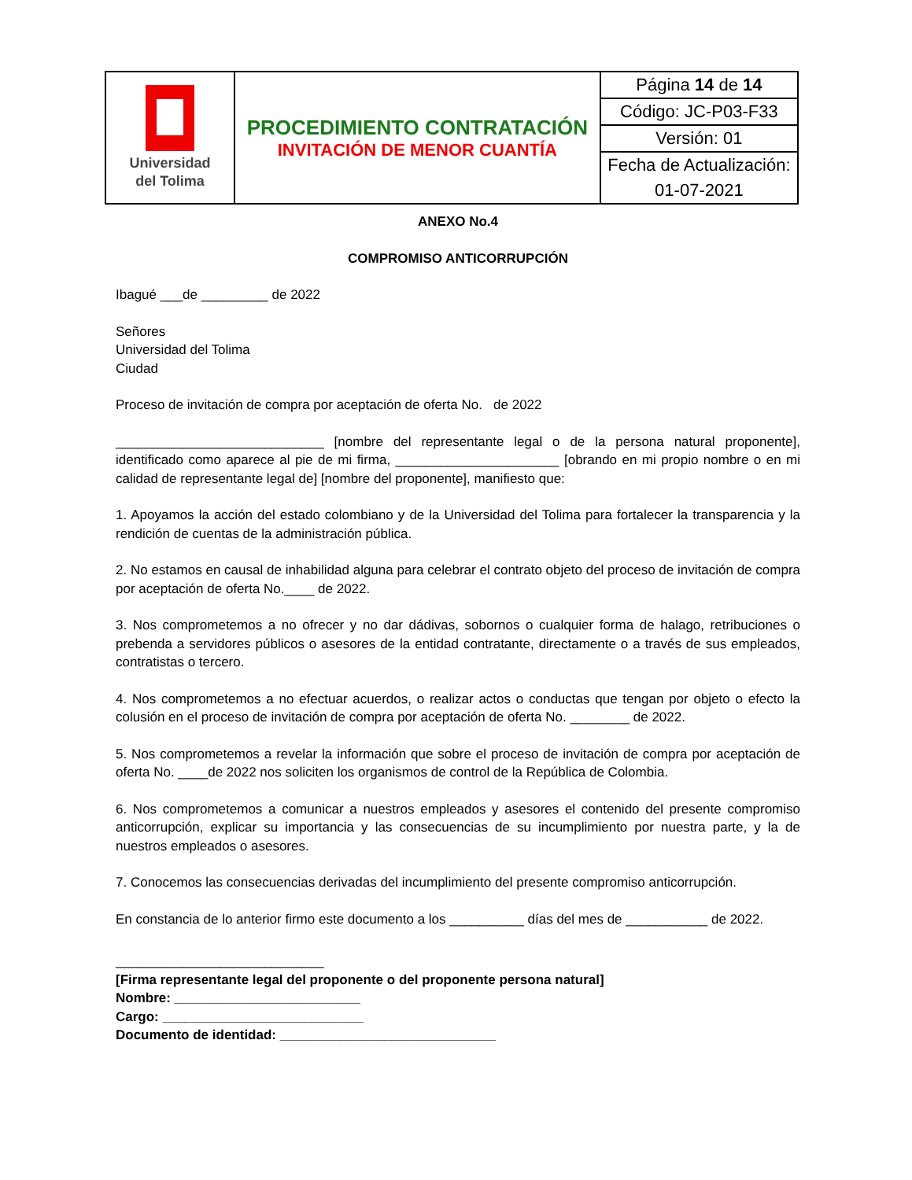| Universidad del Tolima | PROCEDIMIENTO CONTRATACIÓN INVITACIÓN DE MENOR CUANTÍA | Página 14 de 14 |
| | | Código: JC-P03-F33 |
| | | Versión: 01 |
| | | Fecha de Actualización: |
| | | 01-07-2021 |
ANEXO No.4
COMPROMISO ANTICORRUPCIÓN
Ibagué ___de _________ de 2022
Señores
Universidad del Tolima
Ciudad
Proceso de invitación de compra por aceptación de oferta No. de 2022
____________________________ [nombre del representante legal o de la persona natural proponente], identificado como aparece al pie de mi firma, ______________________ [obrando en mi propio nombre o en mi calidad de representante legal de] [nombre del proponente], manifiesto que:
1. Apoyamos la acción del estado colombiano y de la Universidad del Tolima para fortalecer la transparencia y la rendición de cuentas de la administración pública.
2. No estamos en causal de inhabilidad alguna para celebrar el contrato objeto del proceso de invitación de compra por aceptación de oferta No.____ de 2022.
3. Nos comprometemos a no ofrecer y no dar dádivas, sobornos o cualquier forma de halago, retribuciones o prebenda a servidores públicos o asesores de la entidad contratante, directamente o a través de sus empleados, contratistas o tercero.
4. Nos comprometemos a no efectuar acuerdos, o realizar actos o conductas que tengan por objeto o efecto la colusión en el proceso de invitación de compra por aceptación de oferta No. ________ de 2022.
5. Nos comprometemos a revelar la información que sobre el proceso de invitación de compra por aceptación de oferta No. ____de 2022 nos soliciten los organismos de control de la República de Colombia.
6. Nos comprometemos a comunicar a nuestros empleados y asesores el contenido del presente compromiso anticorrupción, explicar su importancia y las consecuencias de su incumplimiento por nuestra parte, y la de nuestros empleados o asesores.
7. Conocemos las consecuencias derivadas del incumplimiento del presente compromiso anticorrupción.
En constancia de lo anterior firmo este documento a los __________ días del mes de ___________ de 2022.
____________________________
[Firma representante legal del proponente o del proponente persona natural]
Nombre: _________________________
Cargo: ___________________________
Documento de identidad: _____________________________